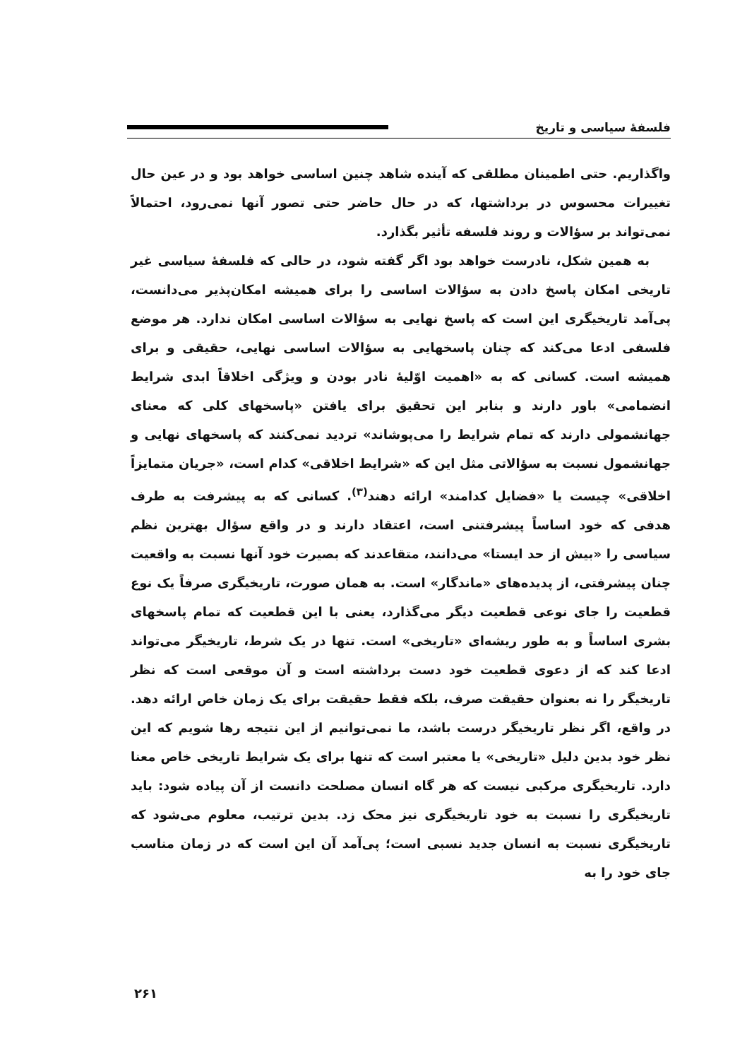فلسفهٔ سیاسی و تاریخ
واگذاریم. حتی اطمینان مطلقی که آینده شاهد چنین اساسی خواهد بود و در عین حال تغییرات محسوس در برداشتها، که در حال حاضر حتی تصور آنها نمی‌رود، احتمالاً نمی‌تواند بر سؤالات و روند فلسفه تأثیر بگذارد.
به همین شکل، نادرست خواهد بود اگر گفته شود، در حالی که فلسفهٔ سیاسی غیر تاریخی امکان پاسخ دادن به سؤالات اساسی را برای همیشه امکان‌پذیر می‌دانست، پی‌آمد تاریخیگری این است که پاسخ نهایی به سؤالات اساسی امکان ندارد. هر موضع فلسفی ادعا می‌کند که چنان پاسخهایی به سؤالات اساسی نهایی، حقیقی و برای همیشه است. کسانی که به «اهمیت اوّلیهٔ نادر بودن و ویژگی اخلاقاً ابدی شرایط انضمامی» باور دارند و بنابر این تحقیق برای یافتن «پاسخهای کلی که معنای جهانشمولی دارند که تمام شرایط را می‌پوشاند» تردید نمی‌کنند که پاسخهای نهایی و جهانشمول نسبت به سؤالاتی مثل این که «شرایط اخلاقی» کدام است، «جریان متمایزاً اخلاقی» چیست یا «فضایل کدامند» ارائه دهند<sup>(۳)</sup>. کسانی که به پیشرفت به طرف هدفی که خود اساساً پیشرفتنی است، اعتقاد دارند و در واقع سؤال بهترین نظم سیاسی را «بیش از حد ایستا» می‌دانند، متقاعدند که بصیرت خود آنها نسبت به واقعیت چنان پیشرفتی، از پدیده‌های «ماندگار» است. به همان صورت، تاریخیگری صرفاً یک نوع قطعیت را جای نوعی قطعیت دیگر می‌گذارد، یعنی با این قطعیت که تمام پاسخهای بشری اساساً و به طور ریشه‌ای «تاریخی» است. تنها در یک شرط، تاریخیگر می‌تواند ادعا کند که از دعوی قطعیت خود دست برداشته است و آن موقعی است که نظر تاریخیگر را نه بعنوان حقیقت صرف، بلکه فقط حقیقت برای یک زمان خاص ارائه دهد. در واقع، اگر نظر تاریخیگر درست باشد، ما نمی‌توانیم از این نتیجه رها شویم که این نظر خود بدین دلیل «تاریخی» یا معتبر است که تنها برای یک شرایط تاریخی خاص معنا دارد. تاریخیگری مرکبی نیست که هر گاه انسان مصلحت دانست از آن پیاده شود: باید تاریخیگری را نسبت به خود تاریخیگری نیز محک زد. بدین ترتیب، معلوم می‌شود که تاریخیگری نسبت به انسان جدید نسبی است؛ پی‌آمد آن این است که در زمان مناسب جای خود را به
۲۶۱